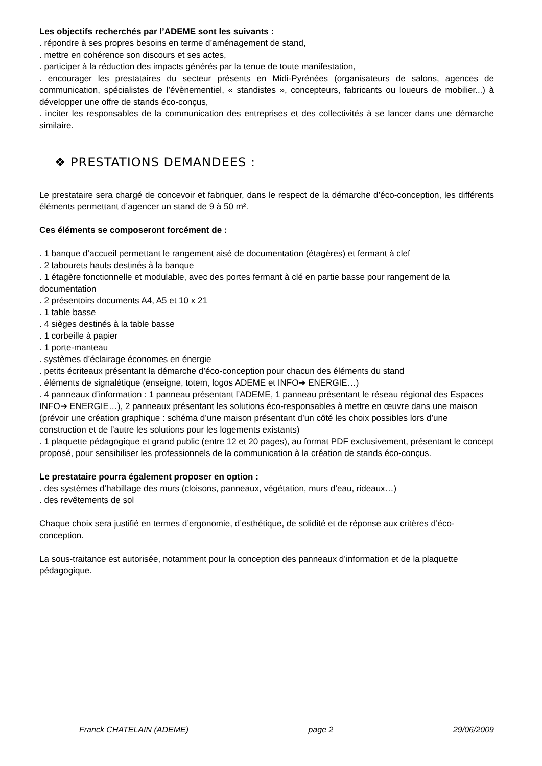Les objectifs recherchés par l’ADEME sont les suivants :
. répondre à ses propres besoins en terme d’aménagement de stand,
. mettre en cohérence son discours et ses actes,
. participer à la réduction des impacts générés par la tenue de toute manifestation,
. encourager les prestataires du secteur présents en Midi-Pyrénées (organisateurs de salons, agences de communication, spécialistes de l’évènementiel, « standistes », concepteurs, fabricants ou loueurs de mobilier...) à développer une offre de stands éco-conçus,
. inciter les responsables de la communication des entreprises et des collectivités à se lancer dans une démarche similaire.
❖ PRESTATIONS DEMANDEES :
Le prestataire sera chargé de concevoir et fabriquer, dans le respect de la démarche d’éco-conception, les différents éléments permettant d’agencer un stand de 9 à 50 m².
Ces éléments se composeront forcément de :
. 1 banque d’accueil permettant le rangement aisé de documentation (étagères) et fermant à clef
. 2 tabourets hauts destinés à la banque
. 1 étagère fonctionnelle et modulable, avec des portes fermant à clé en partie basse pour rangement de la documentation
. 2 présentoirs documents A4, A5 et 10 x 21
. 1 table basse
. 4 sièges destinés à la table basse
. 1 corbeille à papier
. 1 porte-manteau
. systèmes d’éclairage économes en énergie
. petits écriteaux présentant la démarche d’éco-conception pour chacun des éléments du stand
. éléments de signalétique (enseigne, totem, logos ADEME et INFO➔ ENERGIE…)
. 4 panneaux d’information : 1 panneau présentant l’ADEME, 1 panneau présentant le réseau régional des Espaces INFO➔ ENERGIE…), 2 panneaux présentant les solutions éco-responsables à mettre en œuvre dans une maison (prévoir une création graphique : schéma d’une maison présentant d’un côté les choix possibles lors d’une construction et de l’autre les solutions pour les logements existants)
. 1 plaquette pédagogique et grand public (entre 12 et 20 pages), au format PDF exclusivement, présentant le concept proposé, pour sensibiliser les professionnels de la communication à la création de stands éco-conçus.
Le prestataire pourra également proposer en option :
. des systèmes d’habillage des murs (cloisons, panneaux, végétation, murs d’eau, rideaux…)
. des revêtements de sol
Chaque choix sera justifié en termes d’ergonomie, d’esthétique, de solidité et de réponse aux critères d’éco-conception.
La sous-traitance est autorisée, notamment pour la conception des panneaux d’information et de la plaquette pédagogique.
Franck CHATELAIN (ADEME) page 2 29/06/2009